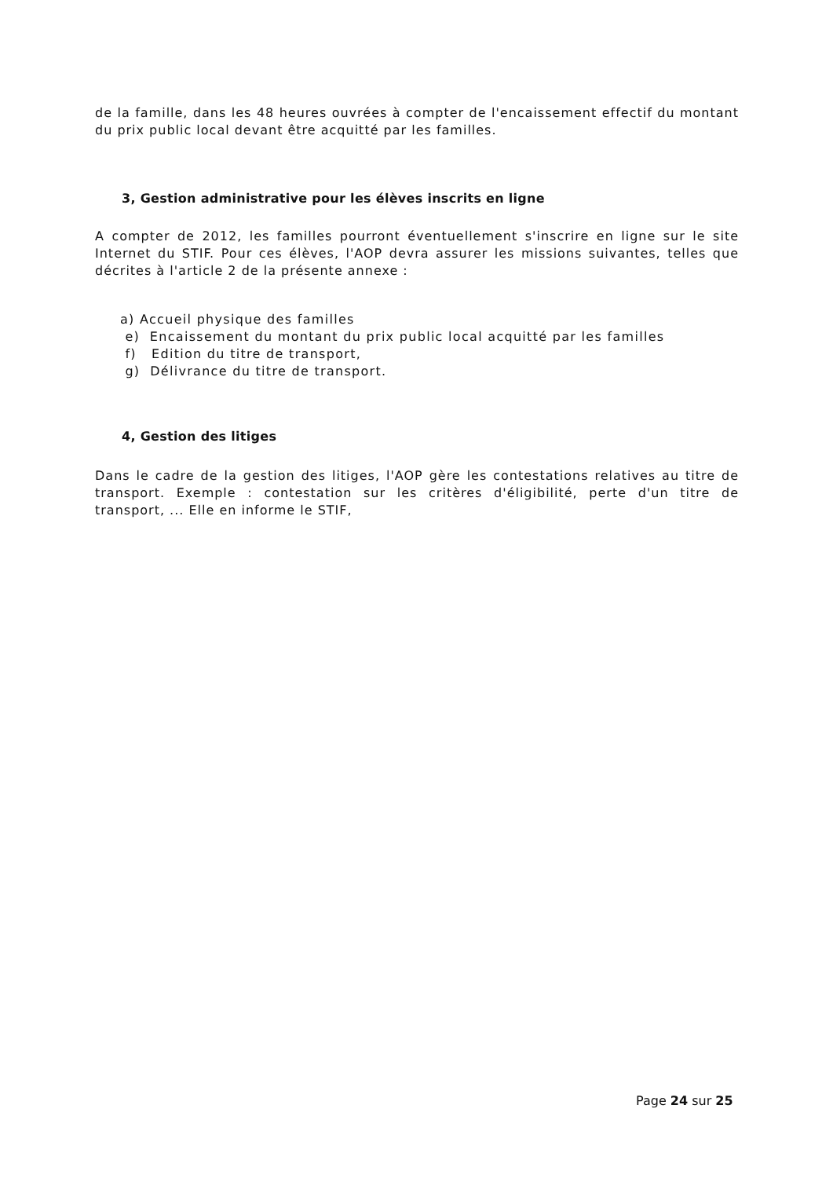de la famille, dans les 48 heures ouvrées à compter de l'encaissement effectif du montant du prix public local devant être acquitté par les familles.
3, Gestion administrative pour les élèves inscrits en ligne
A compter de 2012, les familles pourront éventuellement s'inscrire en ligne sur le site Internet du STIF. Pour ces élèves, l'AOP devra assurer les missions suivantes, telles que décrites à l'article 2 de la présente annexe :
a) Accueil physique des familles
e) Encaissement du montant du prix public local acquitté par les familles
f) Edition du titre de transport,
g) Délivrance du titre de transport.
4, Gestion des litiges
Dans le cadre de la gestion des litiges, l'AOP gère les contestations relatives au titre de transport. Exemple : contestation sur les critères d'éligibilité, perte d'un titre de transport, ... Elle en informe le STIF,
Page 24 sur 25